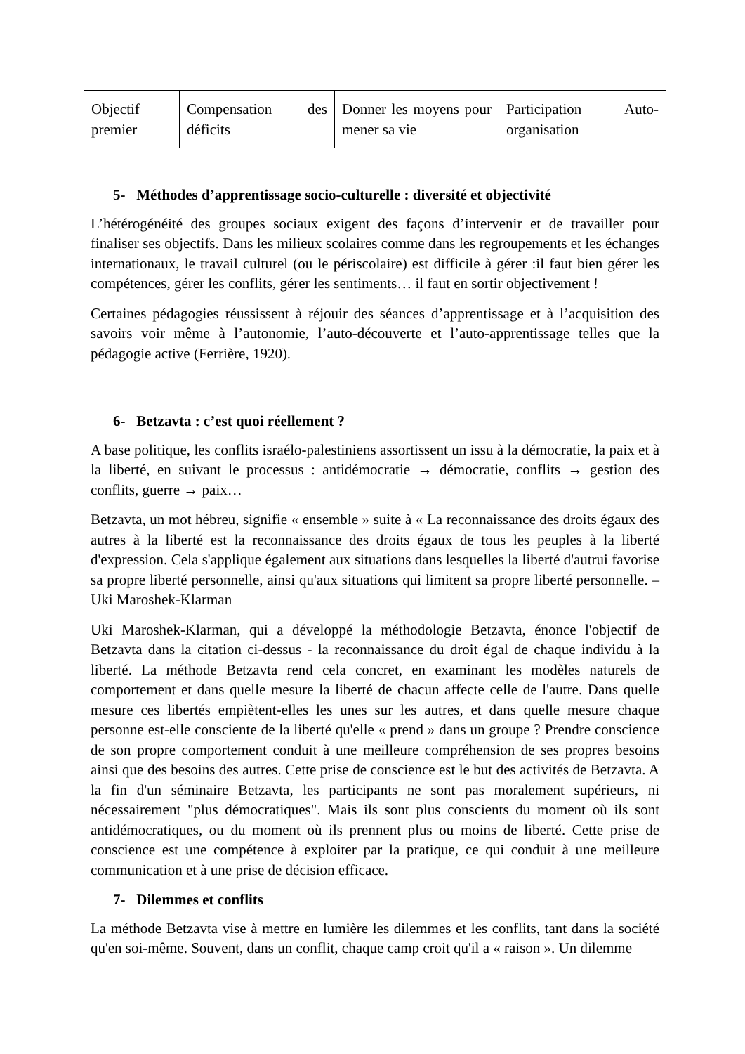| Objectif premier | Compensation des déficits | Donner les moyens pour mener sa vie | Participation Auto-organisation |
5- Méthodes d’apprentissage socio-culturelle : diversité et objectivité
L’hétérogénéité des groupes sociaux exigent des façons d’intervenir et de travailler pour finaliser ses objectifs. Dans les milieux scolaires comme dans les regroupements et les échanges internationaux, le travail culturel (ou le périscolaire) est difficile à gérer :il faut bien gérer les compétences, gérer les conflits, gérer les sentiments… il faut en sortir objectivement !
Certaines pédagogies réussissent à réjouir des séances d’apprentissage et à l’acquisition des savoirs voir même à l’autonomie, l’auto-découverte et l’auto-apprentissage telles que la pédagogie active (Ferrière, 1920).
6- Betzavta : c’est quoi réellement ?
A base politique, les conflits israélo-palestiniens assortissent un issu à la démocratie, la paix et à la liberté, en suivant le processus : antidémocratie → démocratie, conflits → gestion des conflits, guerre → paix…
Betzavta, un mot hébreu, signifie « ensemble » suite à « La reconnaissance des droits égaux des autres à la liberté est la reconnaissance des droits égaux de tous les peuples à la liberté d'expression. Cela s'applique également aux situations dans lesquelles la liberté d'autrui favorise sa propre liberté personnelle, ainsi qu'aux situations qui limitent sa propre liberté personnelle. – Uki Maroshek-Klarman
Uki Maroshek-Klarman, qui a développé la méthodologie Betzavta, énonce l'objectif de Betzavta dans la citation ci-dessus - la reconnaissance du droit égal de chaque individu à la liberté. La méthode Betzavta rend cela concret, en examinant les modèles naturels de comportement et dans quelle mesure la liberté de chacun affecte celle de l'autre. Dans quelle mesure ces libertés empiètent-elles les unes sur les autres, et dans quelle mesure chaque personne est-elle consciente de la liberté qu'elle « prend » dans un groupe ? Prendre conscience de son propre comportement conduit à une meilleure compréhension de ses propres besoins ainsi que des besoins des autres. Cette prise de conscience est le but des activités de Betzavta. A la fin d'un séminaire Betzavta, les participants ne sont pas moralement supérieurs, ni nécessairement "plus démocratiques". Mais ils sont plus conscients du moment où ils sont antidémocratiques, ou du moment où ils prennent plus ou moins de liberté. Cette prise de conscience est une compétence à exploiter par la pratique, ce qui conduit à une meilleure communication et à une prise de décision efficace.
7- Dilemmes et conflits
La méthode Betzavta vise à mettre en lumière les dilemmes et les conflits, tant dans la société qu'en soi-même. Souvent, dans un conflit, chaque camp croit qu'il a « raison ». Un dilemme